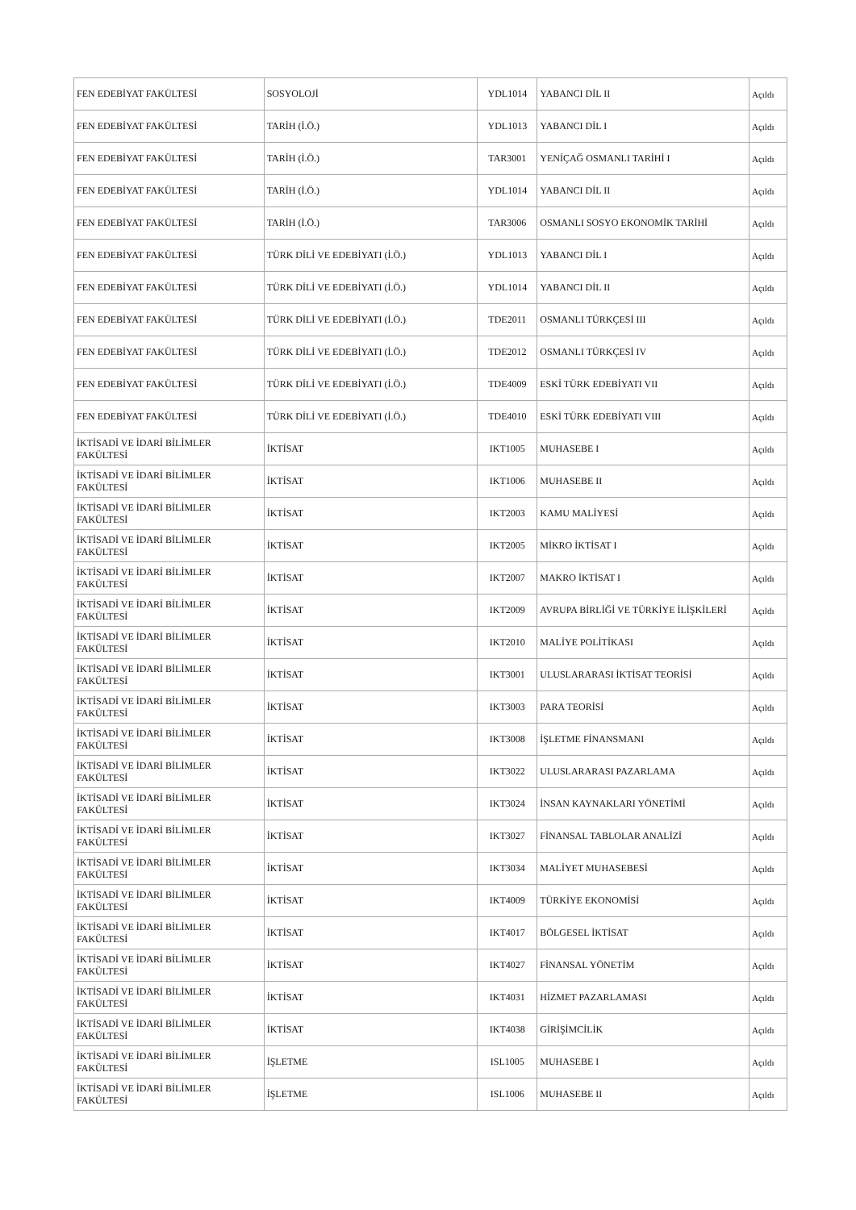| FEN EDEBİYAT FAKÜLTESİ | SOSYOLOJİ | YDL1014 | YABANCI DİL II | Açıldı |
| FEN EDEBİYAT FAKÜLTESİ | TARİH (İ.Ö.) | YDL1013 | YABANCI DİL I | Açıldı |
| FEN EDEBİYAT FAKÜLTESİ | TARİH (İ.Ö.) | TAR3001 | YENİÇAĞ OSMANLI TARİHİ I | Açıldı |
| FEN EDEBİYAT FAKÜLTESİ | TARİH (İ.Ö.) | YDL1014 | YABANCI DİL II | Açıldı |
| FEN EDEBİYAT FAKÜLTESİ | TARİH (İ.Ö.) | TAR3006 | OSMANLI SOSYO EKONOMİK TARİHİ | Açıldı |
| FEN EDEBİYAT FAKÜLTESİ | TÜRK DİLİ VE EDEBİYATI (İ.Ö.) | YDL1013 | YABANCI DİL I | Açıldı |
| FEN EDEBİYAT FAKÜLTESİ | TÜRK DİLİ VE EDEBİYATI (İ.Ö.) | YDL1014 | YABANCI DİL II | Açıldı |
| FEN EDEBİYAT FAKÜLTESİ | TÜRK DİLİ VE EDEBİYATI (İ.Ö.) | TDE2011 | OSMANLI TÜRKÇESİ III | Açıldı |
| FEN EDEBİYAT FAKÜLTESİ | TÜRK DİLİ VE EDEBİYATI (İ.Ö.) | TDE2012 | OSMANLI TÜRKÇESİ IV | Açıldı |
| FEN EDEBİYAT FAKÜLTESİ | TÜRK DİLİ VE EDEBİYATI (İ.Ö.) | TDE4009 | ESKİ TÜRK EDEBİYATI VII | Açıldı |
| FEN EDEBİYAT FAKÜLTESİ | TÜRK DİLİ VE EDEBİYATI (İ.Ö.) | TDE4010 | ESKİ TÜRK EDEBİYATI VIII | Açıldı |
| İKTİSADİ VE İDARİ BİLİMLER FAKÜLTESİ | İKTİSAT | IKT1005 | MUHASEBE I | Açıldı |
| İKTİSADİ VE İDARİ BİLİMLER FAKÜLTESİ | İKTİSAT | IKT1006 | MUHASEBE II | Açıldı |
| İKTİSADİ VE İDARİ BİLİMLER FAKÜLTESİ | İKTİSAT | IKT2003 | KAMU MALİYESİ | Açıldı |
| İKTİSADİ VE İDARİ BİLİMLER FAKÜLTESİ | İKTİSAT | IKT2005 | MİKRO İKTİSAT I | Açıldı |
| İKTİSADİ VE İDARİ BİLİMLER FAKÜLTESİ | İKTİSAT | IKT2007 | MAKRO İKTİSAT I | Açıldı |
| İKTİSADİ VE İDARİ BİLİMLER FAKÜLTESİ | İKTİSAT | IKT2009 | AVRUPA BİRLİĞİ VE TÜRKİYE İLİŞKİLERİ | Açıldı |
| İKTİSADİ VE İDARİ BİLİMLER FAKÜLTESİ | İKTİSAT | IKT2010 | MALİYE POLİTİKASI | Açıldı |
| İKTİSADİ VE İDARİ BİLİMLER FAKÜLTESİ | İKTİSAT | IKT3001 | ULUSLARARASI İKTİSAT TEORİSİ | Açıldı |
| İKTİSADİ VE İDARİ BİLİMLER FAKÜLTESİ | İKTİSAT | IKT3003 | PARA TEORİSİ | Açıldı |
| İKTİSADİ VE İDARİ BİLİMLER FAKÜLTESİ | İKTİSAT | IKT3008 | İŞLETME FİNANSMANI | Açıldı |
| İKTİSADİ VE İDARİ BİLİMLER FAKÜLTESİ | İKTİSAT | IKT3022 | ULUSLARARASI PAZARLAMA | Açıldı |
| İKTİSADİ VE İDARİ BİLİMLER FAKÜLTESİ | İKTİSAT | IKT3024 | İNSAN KAYNAKLARI YÖNETİMİ | Açıldı |
| İKTİSADİ VE İDARİ BİLİMLER FAKÜLTESİ | İKTİSAT | IKT3027 | FİNANSAL TABLOLAR ANALİZİ | Açıldı |
| İKTİSADİ VE İDARİ BİLİMLER FAKÜLTESİ | İKTİSAT | IKT3034 | MALİYET MUHASEBESİ | Açıldı |
| İKTİSADİ VE İDARİ BİLİMLER FAKÜLTESİ | İKTİSAT | IKT4009 | TÜRKİYE EKONOMİSİ | Açıldı |
| İKTİSADİ VE İDARİ BİLİMLER FAKÜLTESİ | İKTİSAT | IKT4017 | BÖLGESEL İKTİSAT | Açıldı |
| İKTİSADİ VE İDARİ BİLİMLER FAKÜLTESİ | İKTİSAT | IKT4027 | FİNANSAL YÖNETİM | Açıldı |
| İKTİSADİ VE İDARİ BİLİMLER FAKÜLTESİ | İKTİSAT | IKT4031 | HİZMET PAZARLAMASI | Açıldı |
| İKTİSADİ VE İDARİ BİLİMLER FAKÜLTESİ | İKTİSAT | IKT4038 | GİRİŞİMCİLİK | Açıldı |
| İKTİSADİ VE İDARİ BİLİMLER FAKÜLTESİ | İŞLETME | ISL1005 | MUHASEBE I | Açıldı |
| İKTİSADİ VE İDARİ BİLİMLER FAKÜLTESİ | İŞLETME | ISL1006 | MUHASEBE II | Açıldı |